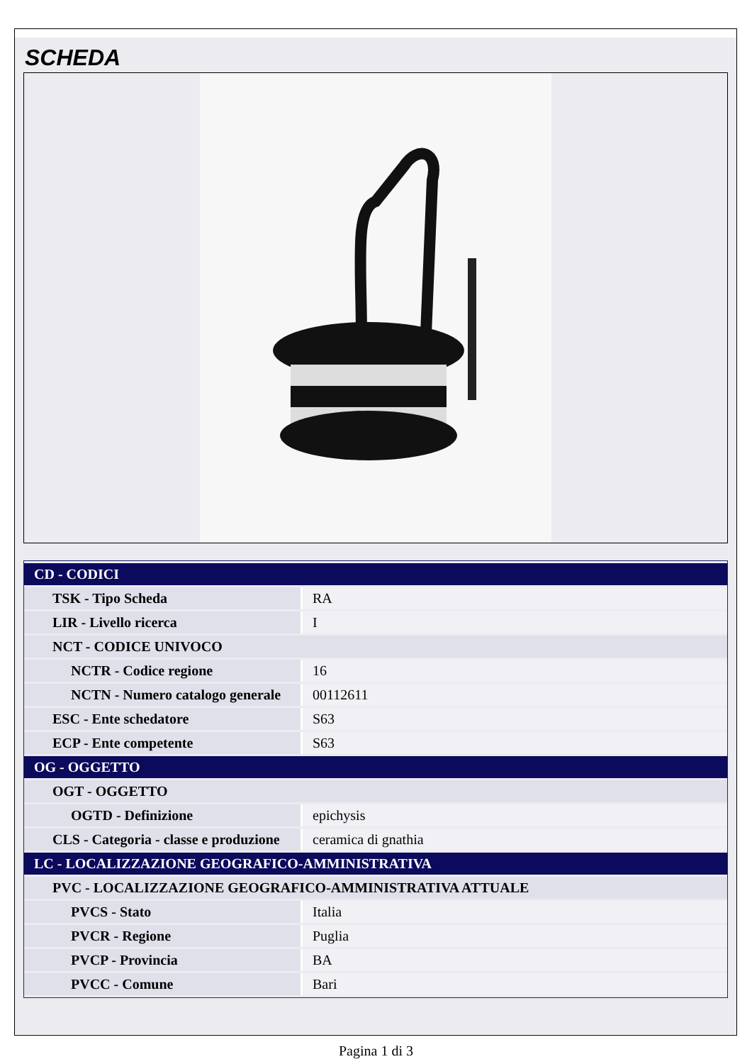SCHEDA
| CD - CODICI | |
| TSK - Tipo Scheda | RA |
| LIR - Livello ricerca | I |
| NCT - CODICE UNIVOCO | |
| NCTR - Codice regione | 16 |
| NCTN - Numero catalogo generale | 00112611 |
| ESC - Ente schedatore | S63 |
| ECP - Ente competente | S63 |
| OG - OGGETTO | |
| OGT - OGGETTO | |
| OGTD - Definizione | epichysis |
| CLS - Categoria - classe e produzione | ceramica di gnathia |
| LC - LOCALIZZAZIONE GEOGRAFICO-AMMINISTRATIVA | |
| PVC - LOCALIZZAZIONE GEOGRAFICO-AMMINISTRATIVA ATTUALE | |
| PVCS - Stato | Italia |
| PVCR - Regione | Puglia |
| PVCP - Provincia | BA |
| PVCC - Comune | Bari |
Pagina 1 di 3